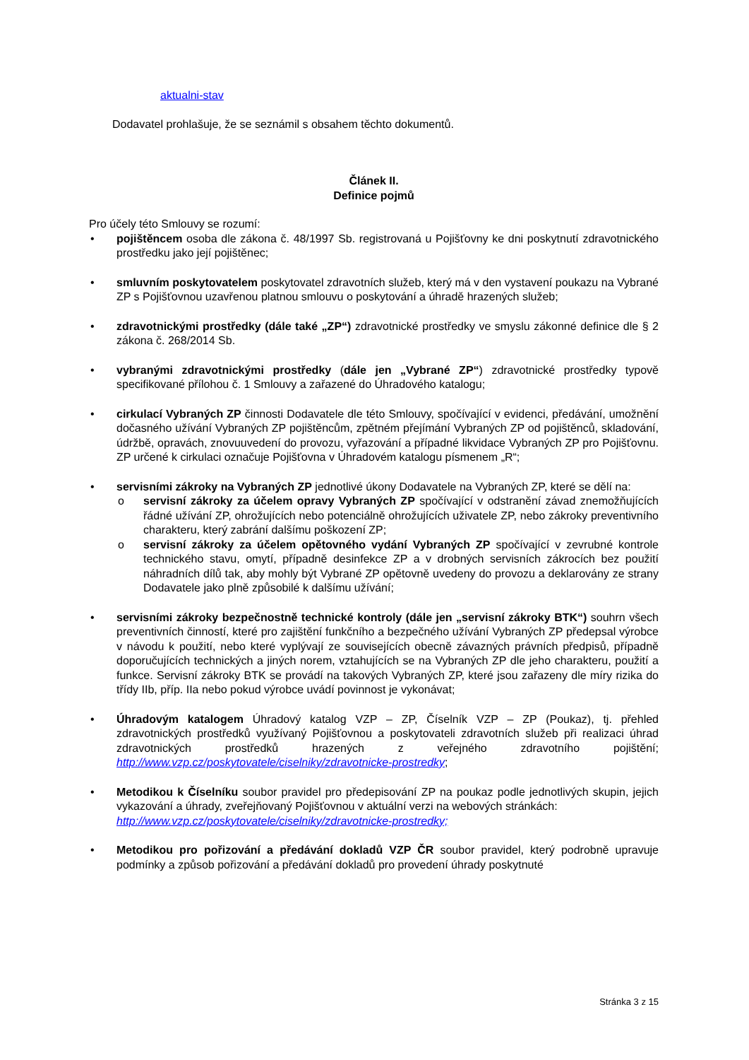aktualni-stav
Dodavatel prohlašuje, že se seznámil s obsahem těchto dokumentů.
Článek II.
Definice pojmů
Pro účely této Smlouvy se rozumí:
• pojištěncem osoba dle zákona č. 48/1997 Sb. registrovaná u Pojišťovny ke dni poskytnutí zdravotnického prostředku jako její pojištěnec;
• smluvním poskytovatelem poskytovatel zdravotních služeb, který má v den vystavení poukazu na Vybrané ZP s Pojišťovnou uzavřenou platnou smlouvu o poskytování a úhradě hrazených služeb;
• zdravotnickými prostředky (dále také „ZP“) zdravotnické prostředky ve smyslu zákonné definice dle § 2 zákona č. 268/2014 Sb.
• vybranými zdravotnickými prostředky (dále jen „Vybrané ZP“) zdravotnické prostředky typově specifikované přílohou č. 1 Smlouvy a zařazené do Úhradového katalogu;
• cirkulací Vybraných ZP činnosti Dodavatele dle této Smlouvy, spočívající v evidenci, předávání, umožnění dočasného užívání Vybraných ZP pojištěncům, zpětném přejímání Vybraných ZP od pojištěnců, skladování, údržbě, opravách, znovuuvedení do provozu, vyřazování a případné likvidace Vybraných ZP pro Pojišťovnu. ZP určené k cirkulaci označuje Pojišťovna v Úhradovém katalogu písmenem „R“;
• servisními zákroky na Vybraných ZP jednotlivé úkony Dodavatele na Vybraných ZP, které se dělí na:
o servisní zákroky za účelem opravy Vybraných ZP spočívající v odstranění závad znemožňujících řádné užívání ZP, ohrožujících nebo potenciálně ohrožujících uživatele ZP, nebo zákroky preventivního charakteru, který zabrání dalšímu poškození ZP;
o servisní zákroky za účelem opětovného vydání Vybraných ZP spočívající v zevrubné kontrole technického stavu, omytí, případně desinfekce ZP a v drobných servisních zákrocích bez použití náhradních dílů tak, aby mohly být Vybrané ZP opětovně uvedeny do provozu a deklarovány ze strany Dodavatele jako plně způsobilé k dalšímu užívání;
• servisními zákroky bezpečnostně technické kontroly (dále jen „servisní zákroky BTK“) souhrn všech preventivních činností, které pro zajištění funkčního a bezpečného užívání Vybraných ZP předepsal výrobce v návodu k použití, nebo které vyplývají ze souvisejících obecně závazných právních předpisů, případně doporučujících technických a jiných norem, vztahujících se na Vybraných ZP dle jeho charakteru, použití a funkce. Servisní zákroky BTK se provádí na takových Vybraných ZP, které jsou zařazeny dle míry rizika do třídy IIb, příp. IIa nebo pokud výrobce uvádí povinnost je vykonávat;
• Úhradovým katalogem Úhradový katalog VZP – ZP, Číselník VZP – ZP (Poukaz), tj. přehled zdravotnických prostředků využívaný Pojišťovnou a poskytovateli zdravotních služeb při realizaci úhrad zdravotnických prostředků hrazených z veřejného zdravotního pojištění; http://www.vzp.cz/poskytovatele/ciselniky/zdravotnicke-prostredky;
• Metodikou k Číselníku soubor pravidel pro předepisování ZP na poukaz podle jednotlivých skupin, jejich vykazování a úhrady, zveřejňovaný Pojišťovnou v aktuální verzi na webových stránkách:
http://www.vzp.cz/poskytovatele/ciselniky/zdravotnicke-prostredky;
• Metodikou pro pořizování a předávání dokladů VZP ČR soubor pravidel, který podrobně upravuje podmínky a způsob pořizování a předávání dokladů pro provedení úhrady poskytnuté
Stránka 3 z 15